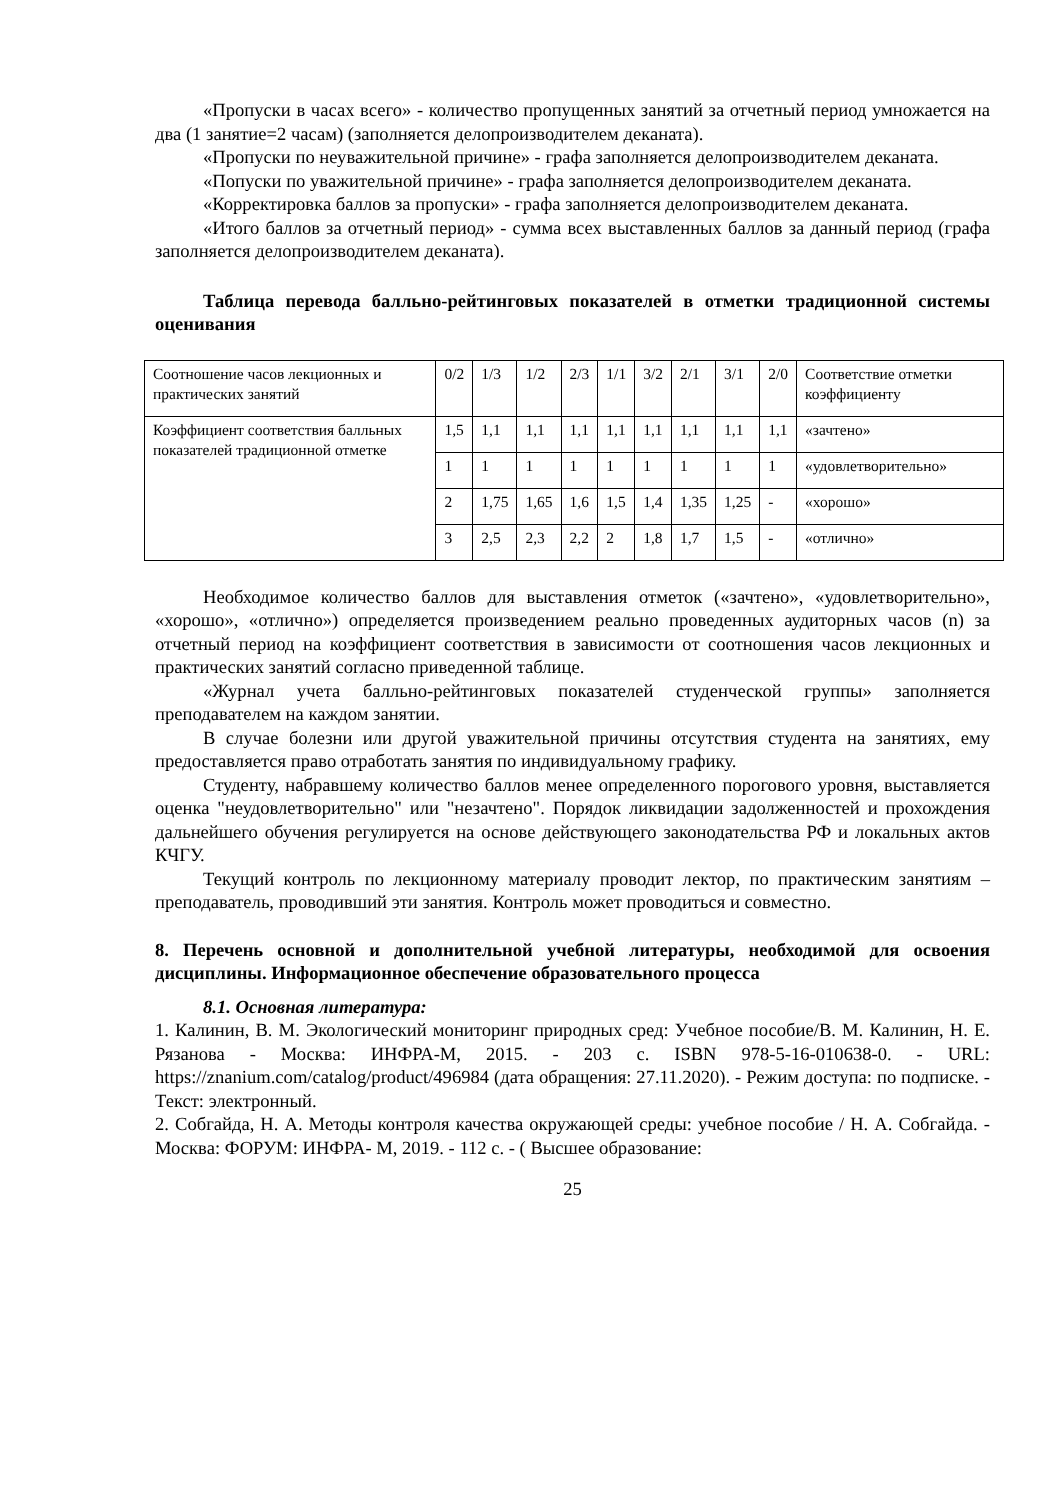«Пропуски в часах всего» - количество пропущенных занятий за отчетный период умножается на два (1 занятие=2 часам) (заполняется делопроизводителем деканата).
«Пропуски по неуважительной причине» - графа заполняется делопроизводителем деканата.
«Попуски по уважительной причине» - графа заполняется делопроизводителем деканата.
«Корректировка баллов за пропуски» - графа заполняется делопроизводителем деканата.
«Итого баллов за отчетный период» - сумма всех выставленных баллов за данный период (графа заполняется делопроизводителем деканата).
Таблица перевода балльно-рейтинговых показателей в отметки традиционной системы оценивания
| Соотношение часов лекционных и практических занятий | 0/2 | 1/3 | 1/2 | 2/3 | 1/1 | 3/2 | 2/1 | 3/1 | 2/0 | Соответствие отметки коэффициенту |
| Коэффициент соответствия балльных показателей традиционной отметке | 1,5 | 1,1 | 1,1 | 1,1 | 1,1 | 1,1 | 1,1 | 1,1 | 1,1 | «зачтено» |
| | 1 | 1 | 1 | 1 | 1 | 1 | 1 | 1 | 1 | «удовлетворительно» |
| | 2 | 1,75 | 1,65 | 1,6 | 1,5 | 1,4 | 1,35 | 1,25 | - | «хорошо» |
| | 3 | 2,5 | 2,3 | 2,2 | 2 | 1,8 | 1,7 | 1,5 | - | «отлично» |
Необходимое количество баллов для выставления отметок («зачтено», «удовлетворительно», «хорошо», «отлично») определяется произведением реально проведенных аудиторных часов (n) за отчетный период на коэффициент соответствия в зависимости от соотношения часов лекционных и практических занятий согласно приведенной таблице.
«Журнал учета балльно-рейтинговых показателей студенческой группы» заполняется преподавателем на каждом занятии.
В случае болезни или другой уважительной причины отсутствия студента на занятиях, ему предоставляется право отработать занятия по индивидуальному графику.
Студенту, набравшему количество баллов менее определенного порогового уровня, выставляется оценка "неудовлетворительно" или "незачтено". Порядок ликвидации задолженностей и прохождения дальнейшего обучения регулируется на основе действующего законодательства РФ и локальных актов КЧГУ.
Текущий контроль по лекционному материалу проводит лектор, по практическим занятиям – преподаватель, проводивший эти занятия. Контроль может проводиться и совместно.
8. Перечень основной и дополнительной учебной литературы, необходимой для освоения дисциплины. Информационное обеспечение образовательного процесса
8.1. Основная литература:
1. Калинин, В. М. Экологический мониторинг природных сред: Учебное пособие/В. М. Калинин, Н. Е. Рязанова - Москва: ИНФРА-М, 2015. - 203 с. ISBN 978-5-16-010638-0. - URL: https://znanium.com/catalog/product/496984 (дата обращения: 27.11.2020). - Режим доступа: по подписке. - Текст: электронный.
2. Собгайда, Н. А. Методы контроля качества окружающей среды: учебное пособие / Н. А. Собгайда. - Москва: ФОРУМ: ИНФРА- М, 2019. - 112 с. - ( Высшее образование:
25